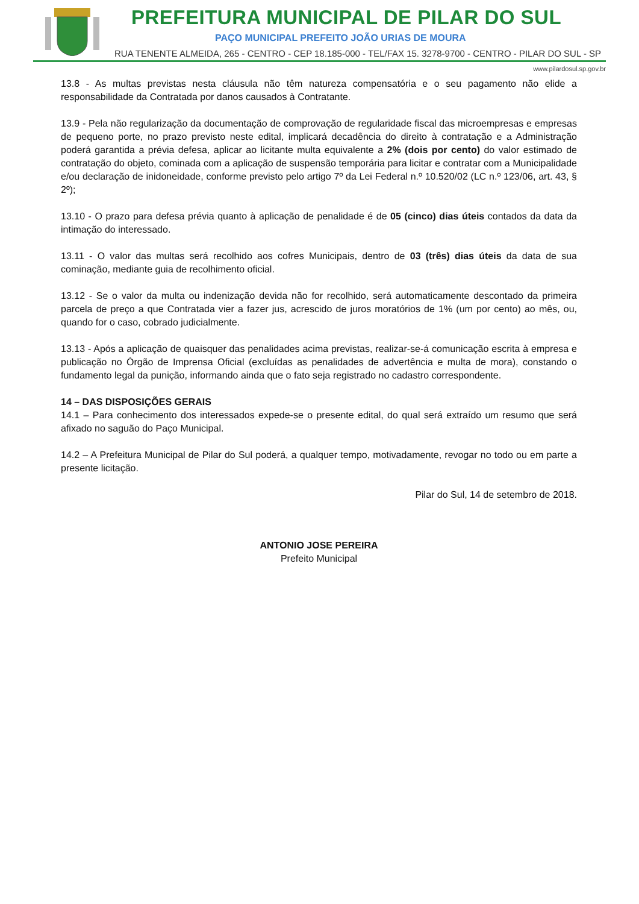PREFEITURA MUNICIPAL DE PILAR DO SUL
PAÇO MUNICIPAL PREFEITO JOÃO URIAS DE MOURA
RUA TENENTE ALMEIDA, 265 - CENTRO - CEP 18.185-000 - TEL/FAX 15. 3278-9700 - CENTRO - PILAR DO SUL - SP
www.pilardosul.sp.gov.br
13.8 - As multas previstas nesta cláusula não têm natureza compensatória e o seu pagamento não elide a responsabilidade da Contratada por danos causados à Contratante.
13.9 - Pela não regularização da documentação de comprovação de regularidade fiscal das microempresas e empresas de pequeno porte, no prazo previsto neste edital, implicará decadência do direito à contratação e a Administração poderá garantida a prévia defesa, aplicar ao licitante multa equivalente a 2% (dois por cento) do valor estimado de contratação do objeto, cominada com a aplicação de suspensão temporária para licitar e contratar com a Municipalidade e/ou declaração de inidoneidade, conforme previsto pelo artigo 7º da Lei Federal n.º 10.520/02 (LC n.º 123/06, art. 43, § 2º);
13.10 - O prazo para defesa prévia quanto à aplicação de penalidade é de 05 (cinco) dias úteis contados da data da intimação do interessado.
13.11 - O valor das multas será recolhido aos cofres Municipais, dentro de 03 (três) dias úteis da data de sua cominação, mediante guia de recolhimento oficial.
13.12 - Se o valor da multa ou indenização devida não for recolhido, será automaticamente descontado da primeira parcela de preço a que Contratada vier a fazer jus, acrescido de juros moratórios de 1% (um por cento) ao mês, ou, quando for o caso, cobrado judicialmente.
13.13 - Após a aplicação de quaisquer das penalidades acima previstas, realizar-se-á comunicação escrita à empresa e publicação no Órgão de Imprensa Oficial (excluídas as penalidades de advertência e multa de mora), constando o fundamento legal da punição, informando ainda que o fato seja registrado no cadastro correspondente.
14 – DAS DISPOSIÇÕES GERAIS
14.1 – Para conhecimento dos interessados expede-se o presente edital, do qual será extraído um resumo que será afixado no saguão do Paço Municipal.
14.2 – A Prefeitura Municipal de Pilar do Sul poderá, a qualquer tempo, motivadamente, revogar no todo ou em parte a presente licitação.
Pilar do Sul, 14 de setembro de 2018.
ANTONIO JOSE PEREIRA
Prefeito Municipal